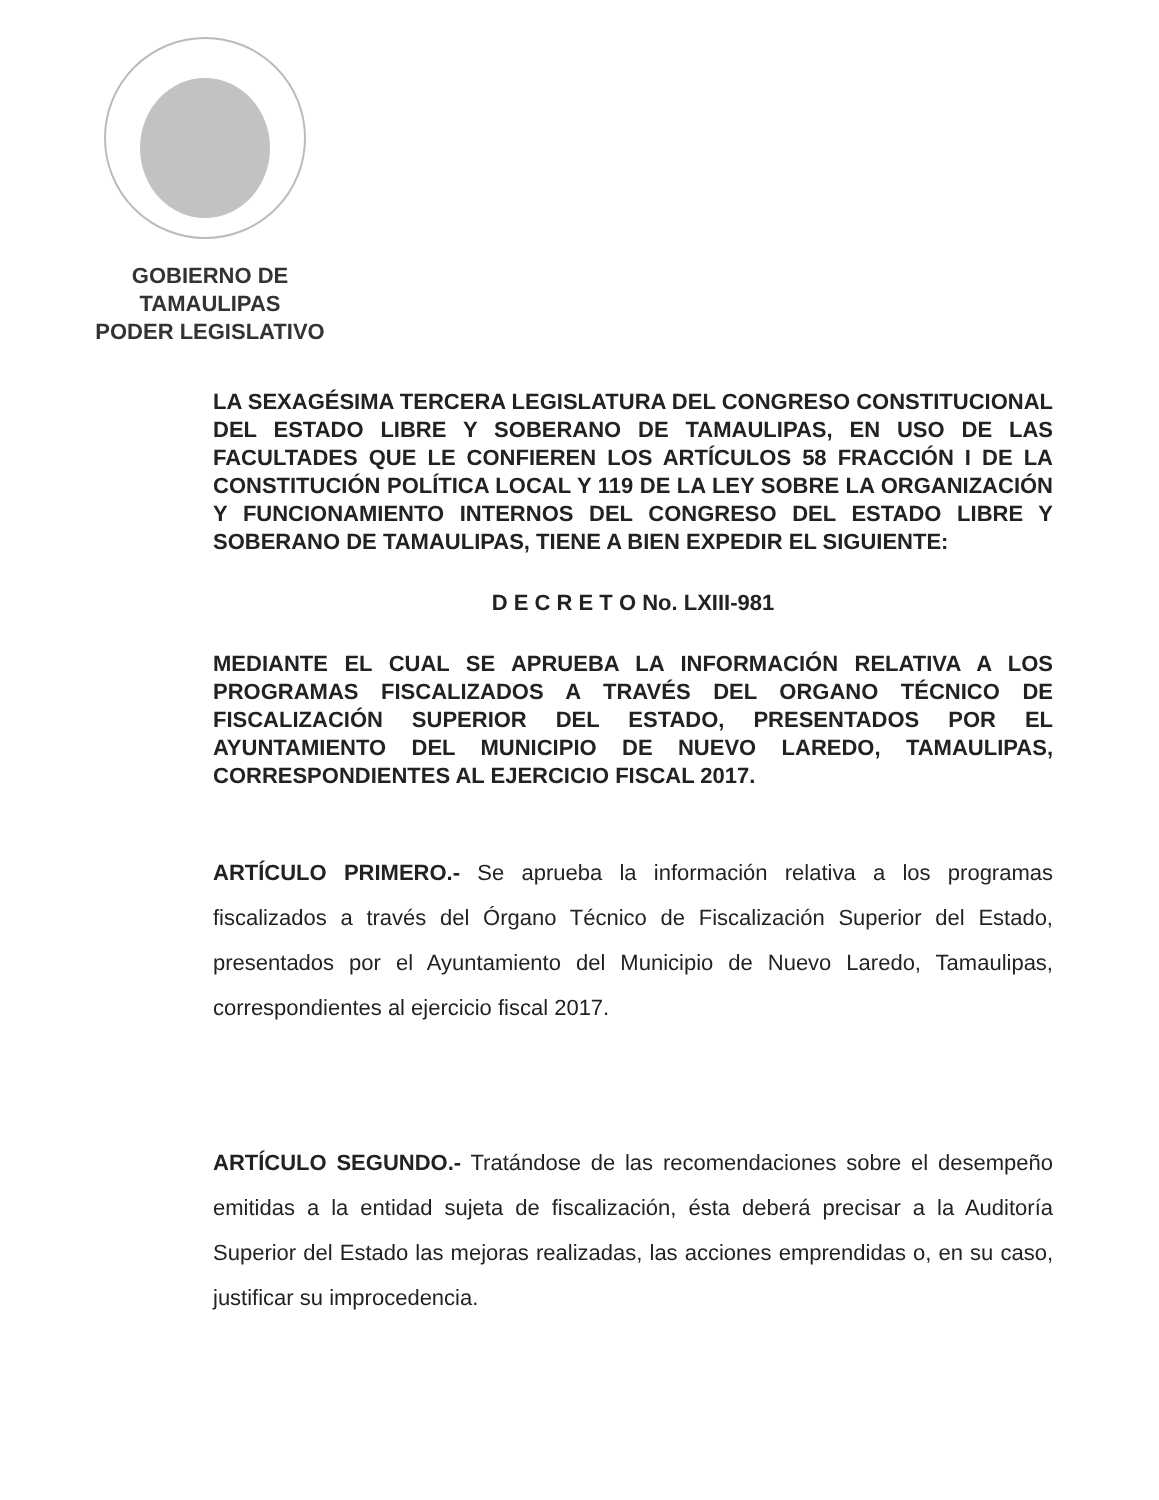GOBIERNO DE TAMAULIPAS
PODER LEGISLATIVO
LA SEXAGÉSIMA TERCERA LEGISLATURA DEL CONGRESO CONSTITUCIONAL DEL ESTADO LIBRE Y SOBERANO DE TAMAULIPAS, EN USO DE LAS FACULTADES QUE LE CONFIEREN LOS ARTÍCULOS 58 FRACCIÓN I DE LA CONSTITUCIÓN POLÍTICA LOCAL Y 119 DE LA LEY SOBRE LA ORGANIZACIÓN Y FUNCIONAMIENTO INTERNOS DEL CONGRESO DEL ESTADO LIBRE Y SOBERANO DE TAMAULIPAS, TIENE A BIEN EXPEDIR EL SIGUIENTE:
D E C R E T O No. LXIII-981
MEDIANTE EL CUAL SE APRUEBA LA INFORMACIÓN RELATIVA A LOS PROGRAMAS FISCALIZADOS A TRAVÉS DEL ORGANO TÉCNICO DE FISCALIZACIÓN SUPERIOR DEL ESTADO, PRESENTADOS POR EL AYUNTAMIENTO DEL MUNICIPIO DE NUEVO LAREDO, TAMAULIPAS, CORRESPONDIENTES AL EJERCICIO FISCAL 2017.
ARTÍCULO PRIMERO.- Se aprueba la información relativa a los programas fiscalizados a través del Órgano Técnico de Fiscalización Superior del Estado, presentados por el Ayuntamiento del Municipio de Nuevo Laredo, Tamaulipas, correspondientes al ejercicio fiscal 2017.
ARTÍCULO SEGUNDO.- Tratándose de las recomendaciones sobre el desempeño emitidas a la entidad sujeta de fiscalización, ésta deberá precisar a la Auditoría Superior del Estado las mejoras realizadas, las acciones emprendidas o, en su caso, justificar su improcedencia.